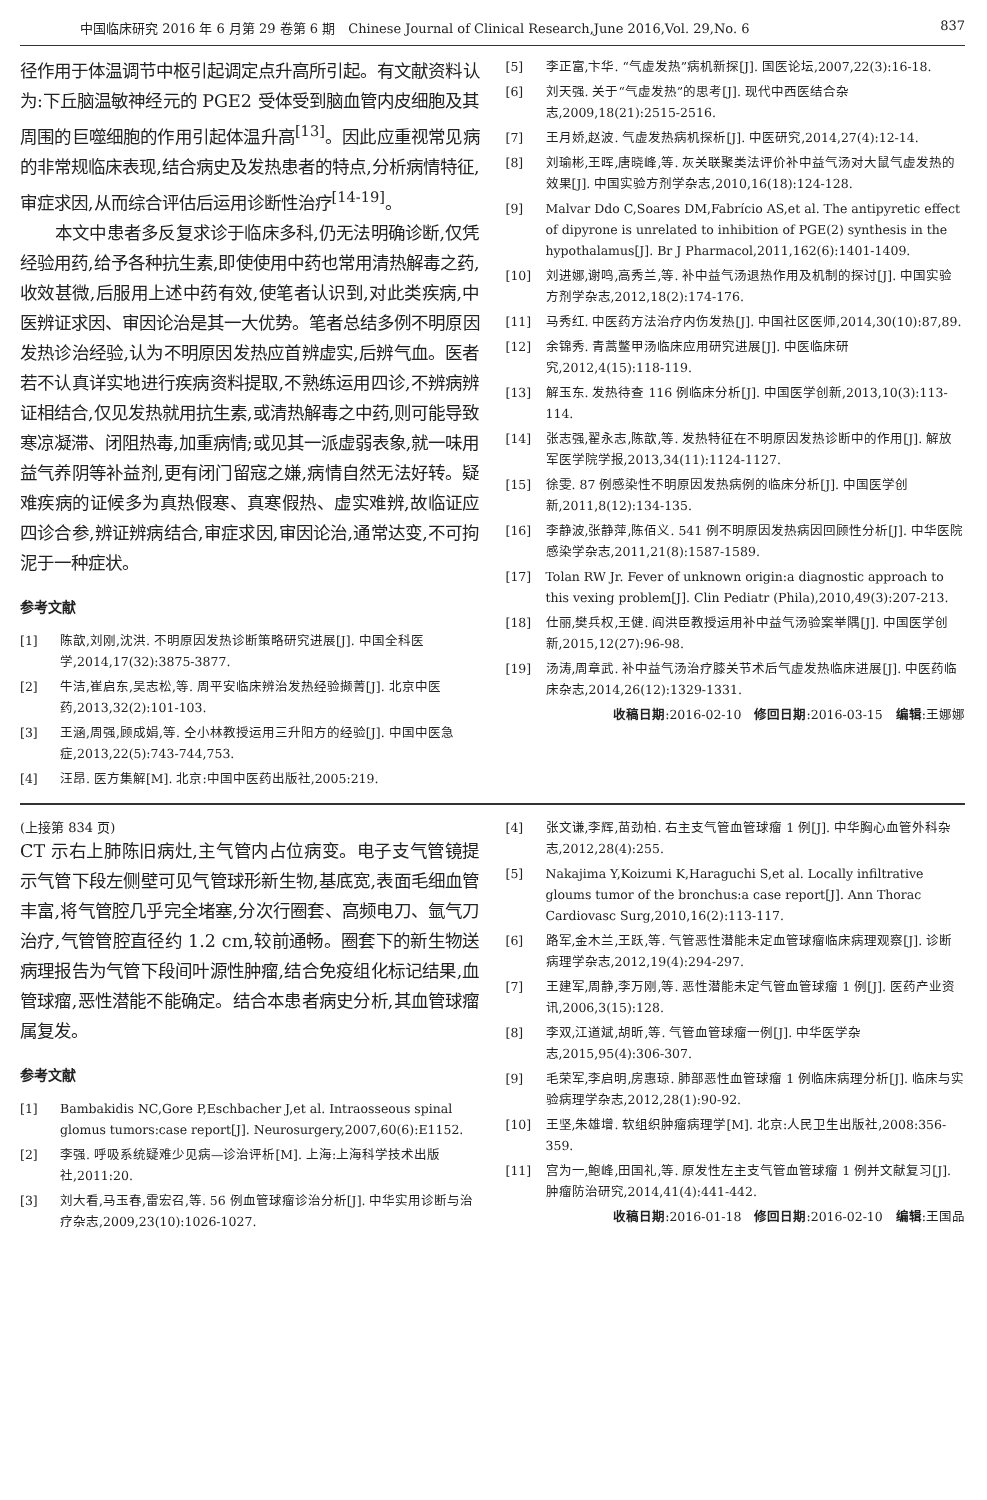中国临床研究 2016 年 6 月第 29 卷第 6 期　Chinese Journal of Clinical Research,June 2016,Vol. 29,No. 6 837
径作用于体温调节中枢引起调定点升高所引起。有文献资料认为:下丘脑温敏神经元的 PGE2 受体受到脑血管内皮细胞及其周围的巨噬细胞的作用引起体温升高<sup>[13]</sup>。因此应重视常见病的非常规临床表现,结合病史及发热患者的特点,分析病情特征,审症求因,从而综合评估后运用诊断性治疗<sup>[14-19]</sup>。
本文中患者多反复求诊于临床多科,仍无法明确诊断,仅凭经验用药,给予各种抗生素,即使使用中药也常用清热解毒之药,收效甚微,后服用上述中药有效,使笔者认识到,对此类疾病,中医辨证求因、审因论治是其一大优势。笔者总结多例不明原因发热诊治经验,认为不明原因发热应首辨虚实,后辨气血。医者若不认真详实地进行疾病资料提取,不熟练运用四诊,不辨病辨证相结合,仅见发热就用抗生素,或清热解毒之中药,则可能导致寒凉凝滞、闭阻热毒,加重病情;或见其一派虚弱表象,就一味用益气养阴等补益剂,更有闭门留寇之嫌,病情自然无法好转。疑难疾病的证候多为真热假寒、真寒假热、虚实难辨,故临证应四诊合参,辨证辨病结合,审症求因,审因论治,通常达变,不可拘泥于一种症状。
参考文献
[1] 陈歆,刘刚,沈洪. 不明原因发热诊断策略研究进展[J]. 中国全科医学,2014,17(32):3875-3877.
[2] 牛洁,崔启东,吴志松,等. 周平安临床辨治发热经验撷菁[J]. 北京中医药,2013,32(2):101-103.
[3] 王涵,周强,顾成娟,等. 仝小林教授运用三升阳方的经验[J]. 中国中医急症,2013,22(5):743-744,753.
[4] 汪昂. 医方集解[M]. 北京:中国中医药出版社,2005:219.
[5] 李正富,卞华. “气虚发热”病机新探[J]. 国医论坛,2007,22(3):16-18.
[6] 刘天强. 关于“气虚发热”的思考[J]. 现代中西医结合杂志,2009,18(21):2515-2516.
[7] 王月娇,赵波. 气虚发热病机探析[J]. 中医研究,2014,27(4):12-14.
[8] 刘瑜彬,王晖,唐晓峰,等. 灰关联聚类法评价补中益气汤对大鼠气虚发热的效果[J]. 中国实验方剂学杂志,2010,16(18):124-128.
[9] Malvar Ddo C,Soares DM,Fabrício AS,et al. The antipyretic effect of dipyrone is unrelated to inhibition of PGE(2) synthesis in the hypothalamus[J]. Br J Pharmacol,2011,162(6):1401-1409.
[10] 刘进娜,谢鸣,高秀兰,等. 补中益气汤退热作用及机制的探讨[J]. 中国实验方剂学杂志,2012,18(2):174-176.
[11] 马秀红. 中医药方法治疗内伤发热[J]. 中国社区医师,2014,30(10):87,89.
[12] 余锦秀. 青蒿鳖甲汤临床应用研究进展[J]. 中医临床研究,2012,4(15):118-119.
[13] 解玉东. 发热待查 116 例临床分析[J]. 中国医学创新,2013,10(3):113-114.
[14] 张志强,翟永志,陈歆,等. 发热特征在不明原因发热诊断中的作用[J]. 解放军医学院学报,2013,34(11):1124-1127.
[15] 徐雯. 87 例感染性不明原因发热病例的临床分析[J]. 中国医学创新,2011,8(12):134-135.
[16] 李静波,张静萍,陈佰义. 541 例不明原因发热病因回顾性分析[J]. 中华医院感染学杂志,2011,21(8):1587-1589.
[17] Tolan RW Jr. Fever of unknown origin:a diagnostic approach to this vexing problem[J]. Clin Pediatr (Phila),2010,49(3):207-213.
[18] 仕丽,樊兵权,王健. 阎洪臣教授运用补中益气汤验案举隅[J]. 中国医学创新,2015,12(27):96-98.
[19] 汤涛,周章武. 补中益气汤治疗膝关节术后气虚发热临床进展[J]. 中医药临床杂志,2014,26(12):1329-1331.
收稿日期:2016-02-10　修回日期:2016-03-15　编辑:王娜娜
(上接第 834 页)
CT 示右上肺陈旧病灶,主气管内占位病变。电子支气管镜提示气管下段左侧壁可见气管球形新生物,基底宽,表面毛细血管丰富,将气管腔几乎完全堵塞,分次行圈套、高频电刀、氩气刀治疗,气管管腔直径约 1.2 cm,较前通畅。圈套下的新生物送病理报告为气管下段间叶源性肿瘤,结合免疫组化标记结果,血管球瘤,恶性潜能不能确定。结合本患者病史分析,其血管球瘤属复发。
参考文献
[1] Bambakidis NC,Gore P,Eschbacher J,et al. Intraosseous spinal glomus tumors:case report[J]. Neurosurgery,2007,60(6):E1152.
[2] 李强. 呼吸系统疑难少见病—诊治评析[M]. 上海:上海科学技术出版社,2011:20.
[3] 刘大看,马玉春,雷宏召,等. 56 例血管球瘤诊治分析[J]. 中华实用诊断与治疗杂志,2009,23(10):1026-1027.
[4] 张文谦,李辉,苗劲柏. 右主支气管血管球瘤 1 例[J]. 中华胸心血管外科杂志,2012,28(4):255.
[5] Nakajima Y,Koizumi K,Haraguchi S,et al. Locally infiltrative gloums tumor of the bronchus:a case report[J]. Ann Thorac Cardiovasc Surg,2010,16(2):113-117.
[6] 路军,金木兰,王跃,等. 气管恶性潜能未定血管球瘤临床病理观察[J]. 诊断病理学杂志,2012,19(4):294-297.
[7] 王建军,周静,李万刚,等. 恶性潜能未定气管血管球瘤 1 例[J]. 医药产业资讯,2006,3(15):128.
[8] 李双,江道斌,胡昕,等. 气管血管球瘤一例[J]. 中华医学杂志,2015,95(4):306-307.
[9] 毛荣军,李启明,房惠琼. 肺部恶性血管球瘤 1 例临床病理分析[J]. 临床与实验病理学杂志,2012,28(1):90-92.
[10] 王坚,朱雄增. 软组织肿瘤病理学[M]. 北京:人民卫生出版社,2008:356-359.
[11] 宫为一,鲍峰,田国礼,等. 原发性左主支气管血管球瘤 1 例并文献复习[J]. 肿瘤防治研究,2014,41(4):441-442.
收稿日期:2016-01-18　修回日期:2016-02-10　编辑:王国品